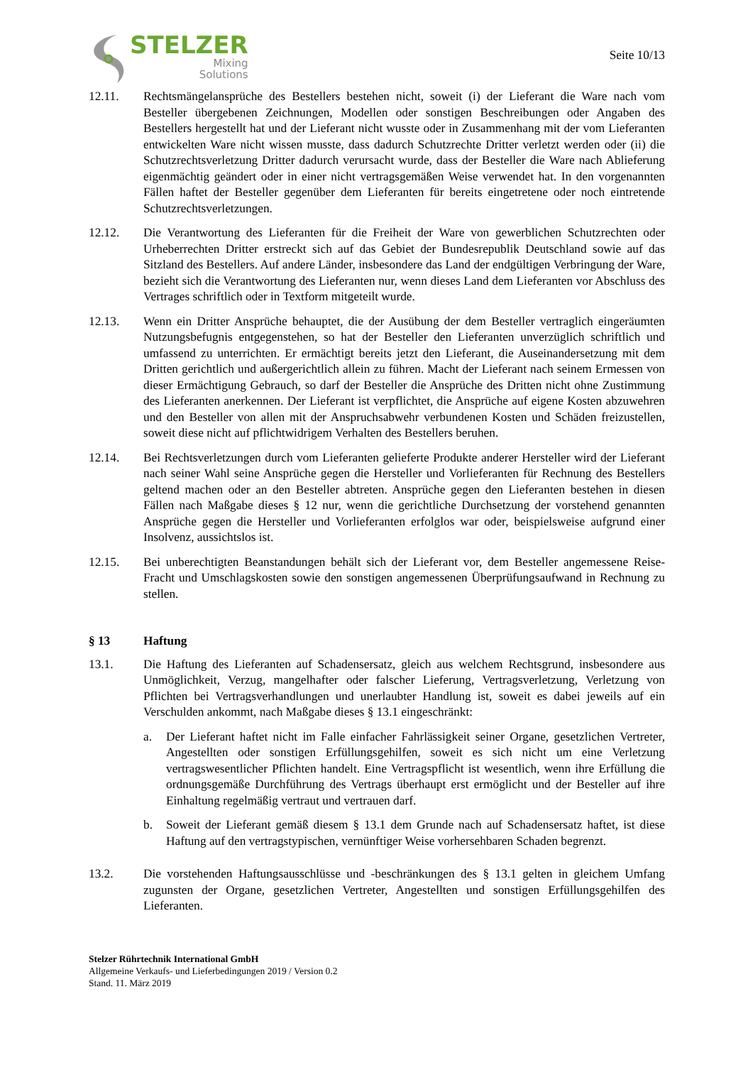STELZER
Mixing
Solutions
Seite 10/13
12.11. Rechtsmängelansprüche des Bestellers bestehen nicht, soweit (i) der Lieferant die Ware nach vom Besteller übergebenen Zeichnungen, Modellen oder sonstigen Beschreibungen oder Angaben des Bestellers hergestellt hat und der Lieferant nicht wusste oder in Zusammenhang mit der vom Lieferanten entwickelten Ware nicht wissen musste, dass dadurch Schutzrechte Dritter verletzt werden oder (ii) die Schutzrechtsverletzung Dritter dadurch verursacht wurde, dass der Besteller die Ware nach Ablieferung eigenmächtig geändert oder in einer nicht vertragsgemäßen Weise verwendet hat. In den vorgenannten Fällen haftet der Besteller gegenüber dem Lieferanten für bereits eingetretene oder noch eintretende Schutzrechtsverletzungen.
12.12. Die Verantwortung des Lieferanten für die Freiheit der Ware von gewerblichen Schutzrechten oder Urheberrechten Dritter erstreckt sich auf das Gebiet der Bundesrepublik Deutschland sowie auf das Sitzland des Bestellers. Auf andere Länder, insbesondere das Land der endgültigen Verbringung der Ware, bezieht sich die Verantwortung des Lieferanten nur, wenn dieses Land dem Lieferanten vor Abschluss des Vertrages schriftlich oder in Textform mitgeteilt wurde.
12.13. Wenn ein Dritter Ansprüche behauptet, die der Ausübung der dem Besteller vertraglich eingeräumten Nutzungsbefugnis entgegenstehen, so hat der Besteller den Lieferanten unverzüglich schriftlich und umfassend zu unterrichten. Er ermächtigt bereits jetzt den Lieferant, die Auseinandersetzung mit dem Dritten gerichtlich und außergerichtlich allein zu führen. Macht der Lieferant nach seinem Ermessen von dieser Ermächtigung Gebrauch, so darf der Besteller die Ansprüche des Dritten nicht ohne Zustimmung des Lieferanten anerkennen. Der Lieferant ist verpflichtet, die Ansprüche auf eigene Kosten abzuwehren und den Besteller von allen mit der Anspruchsabwehr verbundenen Kosten und Schäden freizustellen, soweit diese nicht auf pflichtwidrigem Verhalten des Bestellers beruhen.
12.14. Bei Rechtsverletzungen durch vom Lieferanten gelieferte Produkte anderer Hersteller wird der Lieferant nach seiner Wahl seine Ansprüche gegen die Hersteller und Vorlieferanten für Rechnung des Bestellers geltend machen oder an den Besteller abtreten. Ansprüche gegen den Lieferanten bestehen in diesen Fällen nach Maßgabe dieses § 12 nur, wenn die gerichtliche Durchsetzung der vorstehend genannten Ansprüche gegen die Hersteller und Vorlieferanten erfolglos war oder, beispielsweise aufgrund einer Insolvenz, aussichtslos ist.
12.15. Bei unberechtigten Beanstandungen behält sich der Lieferant vor, dem Besteller angemessene Reise- Fracht und Umschlagskosten sowie den sonstigen angemessenen Überprüfungsaufwand in Rechnung zu stellen.
§ 13 Haftung
13.1. Die Haftung des Lieferanten auf Schadensersatz, gleich aus welchem Rechtsgrund, insbesondere aus Unmöglichkeit, Verzug, mangelhafter oder falscher Lieferung, Vertragsverletzung, Verletzung von Pflichten bei Vertragsverhandlungen und unerlaubter Handlung ist, soweit es dabei jeweils auf ein Verschulden ankommt, nach Maßgabe dieses § 13.1 eingeschränkt:
a. Der Lieferant haftet nicht im Falle einfacher Fahrlässigkeit seiner Organe, gesetzlichen Vertreter, Angestellten oder sonstigen Erfüllungsgehilfen, soweit es sich nicht um eine Verletzung vertragswesentlicher Pflichten handelt. Eine Vertragspflicht ist wesentlich, wenn ihre Erfüllung die ordnungsgemäße Durchführung des Vertrags überhaupt erst ermöglicht und der Besteller auf ihre Einhaltung regelmäßig vertraut und vertrauen darf.
b. Soweit der Lieferant gemäß diesem § 13.1 dem Grunde nach auf Schadensersatz haftet, ist diese Haftung auf den vertragstypischen, vernünftiger Weise vorhersehbaren Schaden begrenzt.
13.2. Die vorstehenden Haftungsausschlüsse und -beschränkungen des § 13.1 gelten in gleichem Umfang zugunsten der Organe, gesetzlichen Vertreter, Angestellten und sonstigen Erfüllungsgehilfen des Lieferanten.
Stelzer Rührtechnik International GmbH
Allgemeine Verkaufs- und Lieferbedingungen 2019 / Version 0.2
Stand. 11. März 2019